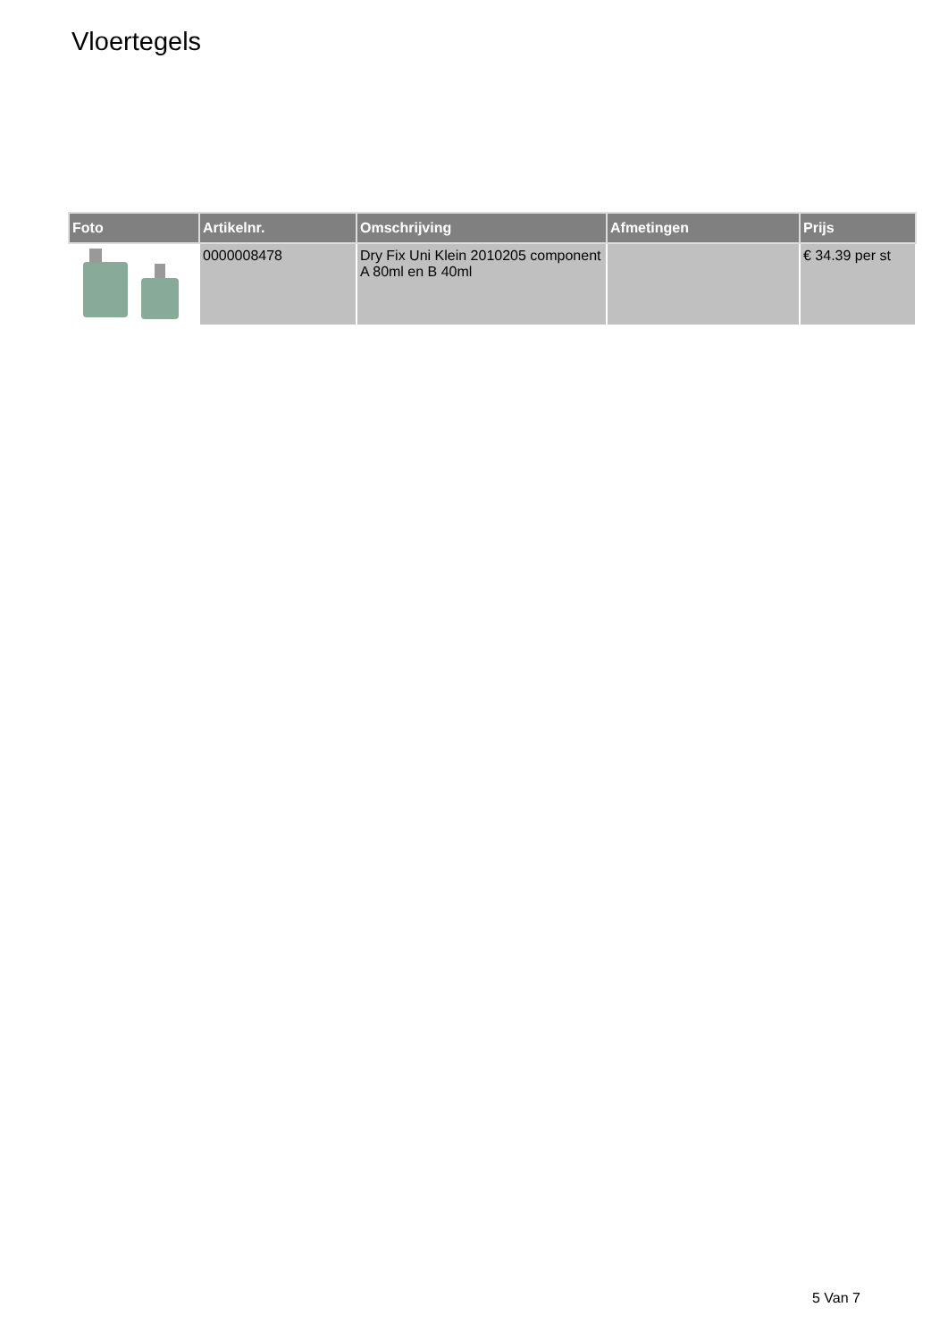Vloertegels
| Foto | Artikelnr. | Omschrijving | Afmetingen | Prijs |
| --- | --- | --- | --- | --- |
| | 0000008478 | Dry Fix Uni Klein 2010205 component A 80ml en B 40ml | | € 34.39 per st |
5 Van 7